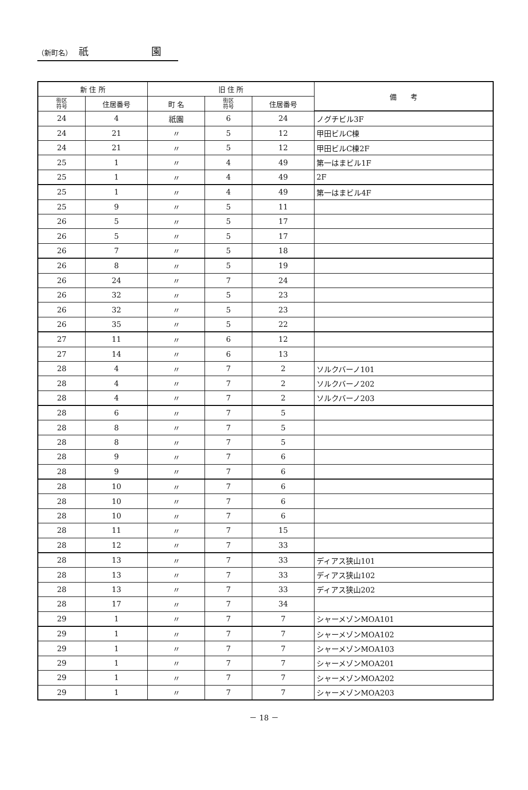（新町名） 祇 園
| 新 住 所 | | 旧 住 所 | | | 備 考 |
| --- | --- | --- | --- | --- | --- |
| 街区 符号 | 住居番号 | 町 名 | 街区 符号 | 住居番号 | |
| 24 | 4 | 祇園 | 6 | 24 | ノグチビル3F |
| 24 | 21 | 〃 | 5 | 12 | 甲田ビルC棟 |
| 24 | 21 | 〃 | 5 | 12 | 甲田ビルC棟2F |
| 25 | 1 | 〃 | 4 | 49 | 第一はまビル1F |
| 25 | 1 | 〃 | 4 | 49 | 2F |
| 25 | 1 | 〃 | 4 | 49 | 第一はまビル4F |
| 25 | 9 | 〃 | 5 | 11 | |
| 26 | 5 | 〃 | 5 | 17 | |
| 26 | 5 | 〃 | 5 | 17 | |
| 26 | 7 | 〃 | 5 | 18 | |
| 26 | 8 | 〃 | 5 | 19 | |
| 26 | 24 | 〃 | 7 | 24 | |
| 26 | 32 | 〃 | 5 | 23 | |
| 26 | 32 | 〃 | 5 | 23 | |
| 26 | 35 | 〃 | 5 | 22 | |
| 27 | 11 | 〃 | 6 | 12 | |
| 27 | 14 | 〃 | 6 | 13 | |
| 28 | 4 | 〃 | 7 | 2 | ソルクバーノ101 |
| 28 | 4 | 〃 | 7 | 2 | ソルクバーノ202 |
| 28 | 4 | 〃 | 7 | 2 | ソルクバーノ203 |
| 28 | 6 | 〃 | 7 | 5 | |
| 28 | 8 | 〃 | 7 | 5 | |
| 28 | 8 | 〃 | 7 | 5 | |
| 28 | 9 | 〃 | 7 | 6 | |
| 28 | 9 | 〃 | 7 | 6 | |
| 28 | 10 | 〃 | 7 | 6 | |
| 28 | 10 | 〃 | 7 | 6 | |
| 28 | 10 | 〃 | 7 | 6 | |
| 28 | 11 | 〃 | 7 | 15 | |
| 28 | 12 | 〃 | 7 | 33 | |
| 28 | 13 | 〃 | 7 | 33 | ディアス狭山101 |
| 28 | 13 | 〃 | 7 | 33 | ディアス狭山102 |
| 28 | 13 | 〃 | 7 | 33 | ディアス狭山202 |
| 28 | 17 | 〃 | 7 | 34 | |
| 29 | 1 | 〃 | 7 | 7 | シャーメゾンMOA101 |
| 29 | 1 | 〃 | 7 | 7 | シャーメゾンMOA102 |
| 29 | 1 | 〃 | 7 | 7 | シャーメゾンMOA103 |
| 29 | 1 | 〃 | 7 | 7 | シャーメゾンMOA201 |
| 29 | 1 | 〃 | 7 | 7 | シャーメゾンMOA202 |
| 29 | 1 | 〃 | 7 | 7 | シャーメゾンMOA203 |
－ 18 －